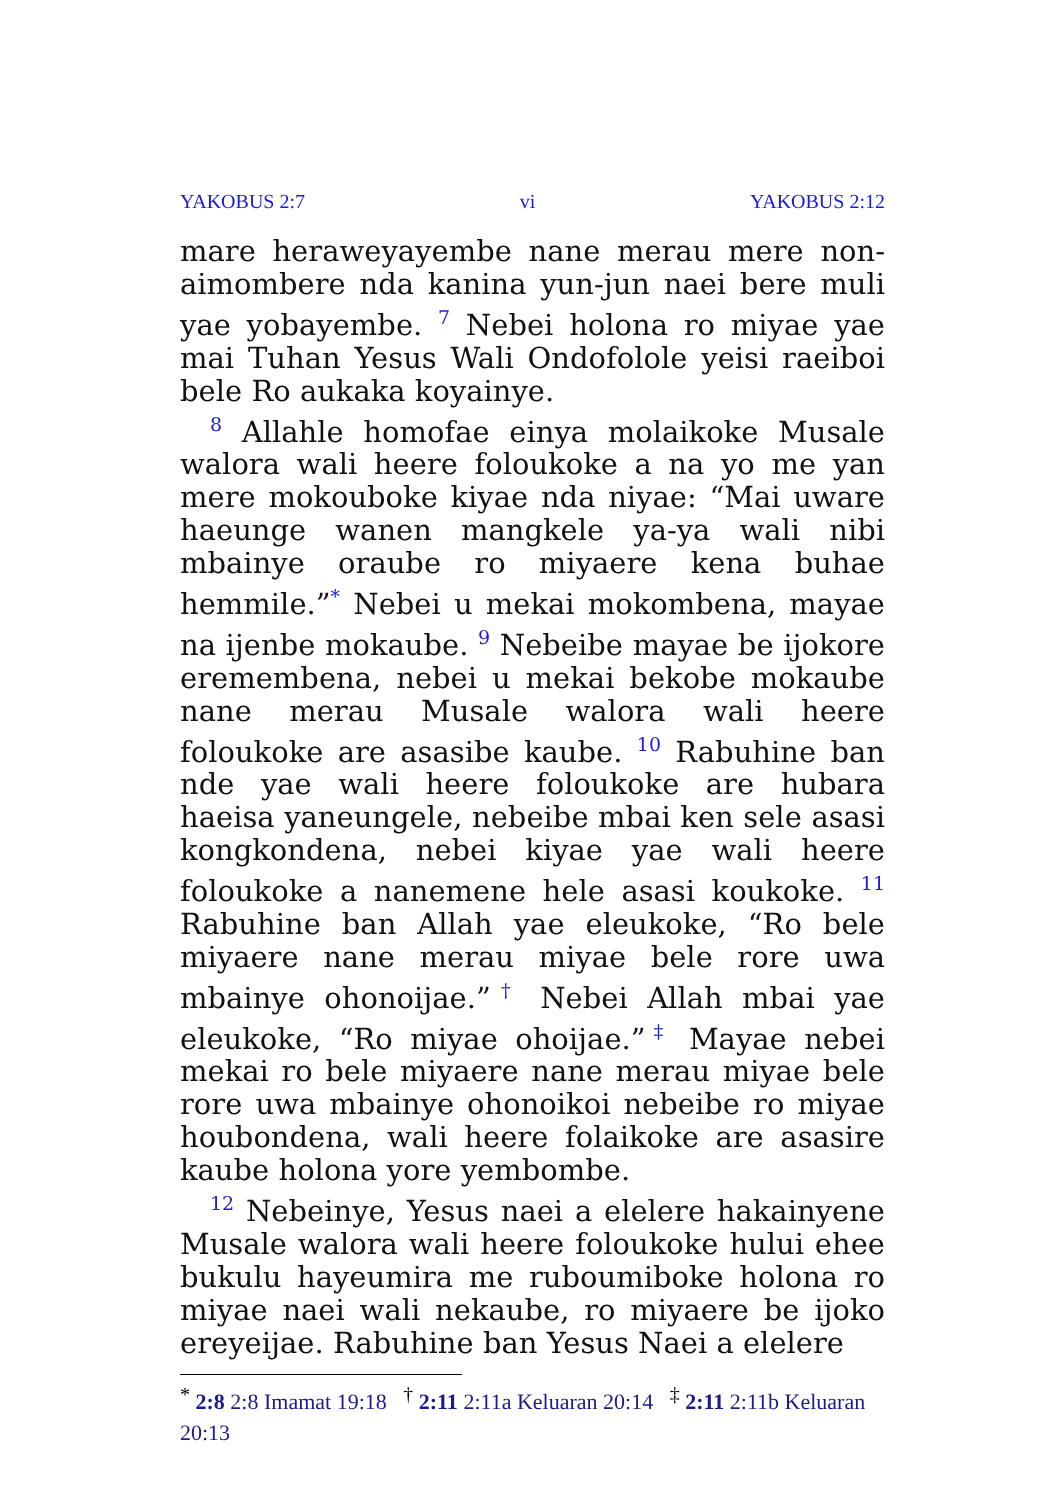YAKOBUS 2:7 vi YAKOBUS 2:12
mare heraweyayembe nane merau mere non-aimombere nda kanina yun-jun naei bere muli yae yobayembe. <sup>7</sup> Nebei holona ro miyae yae mai Tuhan Yesus Wali Ondofolole yeisi raeiboi bele Ro aukaka koyainye.
<sup>8</sup> Allahle homofae einya molaikoke Musale walora wali heere foloukoke a na yo me yan mere mokouboke kiyae nda niyae: “Mai uware haeunge wanen mangkele ya-ya wali nibi mbainye oraube ro miyaere kena buhae hemmile.”<sup>*</sup> Nebei u mekai mokombena, mayae na ijenbe mokaube. <sup>9</sup> Nebeibe mayae be ijokore eremembena, nebei u mekai bekobe mokaube nane merau Musale walora wali heere foloukoke are asasibe kaube. <sup>10</sup> Rabuhine ban nde yae wali heere foloukoke are hubara haeisa yaneungele, nebeibe mbai ken sele asasi kongkondena, nebei kiyae yae wali heere foloukoke a nanemene hele asasi koukoke. <sup>11</sup> Rabuhine ban Allah yae eleukoke, “Ro bele miyaere nane merau miyae bele rore uwa mbainye ohonoijae.”<sup>†</sup> Nebei Allah mbai yae eleukoke, “Ro miyae ohoijae.”<sup>‡</sup> Mayae nebei mekai ro bele miyaere nane merau miyae bele rore uwa mbainye ohonoikoi nebeibe ro miyae houbondena, wali heere folaikoke are asasire kaube holona yore yembombe.
<sup>12</sup> Nebeinye, Yesus naei a elelere hakainyene Musale walora wali heere foloukoke hului ehee bukulu hayeumira me ruboumiboke holona ro miyae naei wali nekaube, ro miyaere be ijoko ereyeijae. Rabuhine ban Yesus Naei a elelere
<sup>*</sup> 2:8 2:8 Imamat 19:18 <sup>†</sup> 2:11 2:11a Keluaran 20:14 <sup>‡</sup> 2:11 2:11b Keluaran 20:13